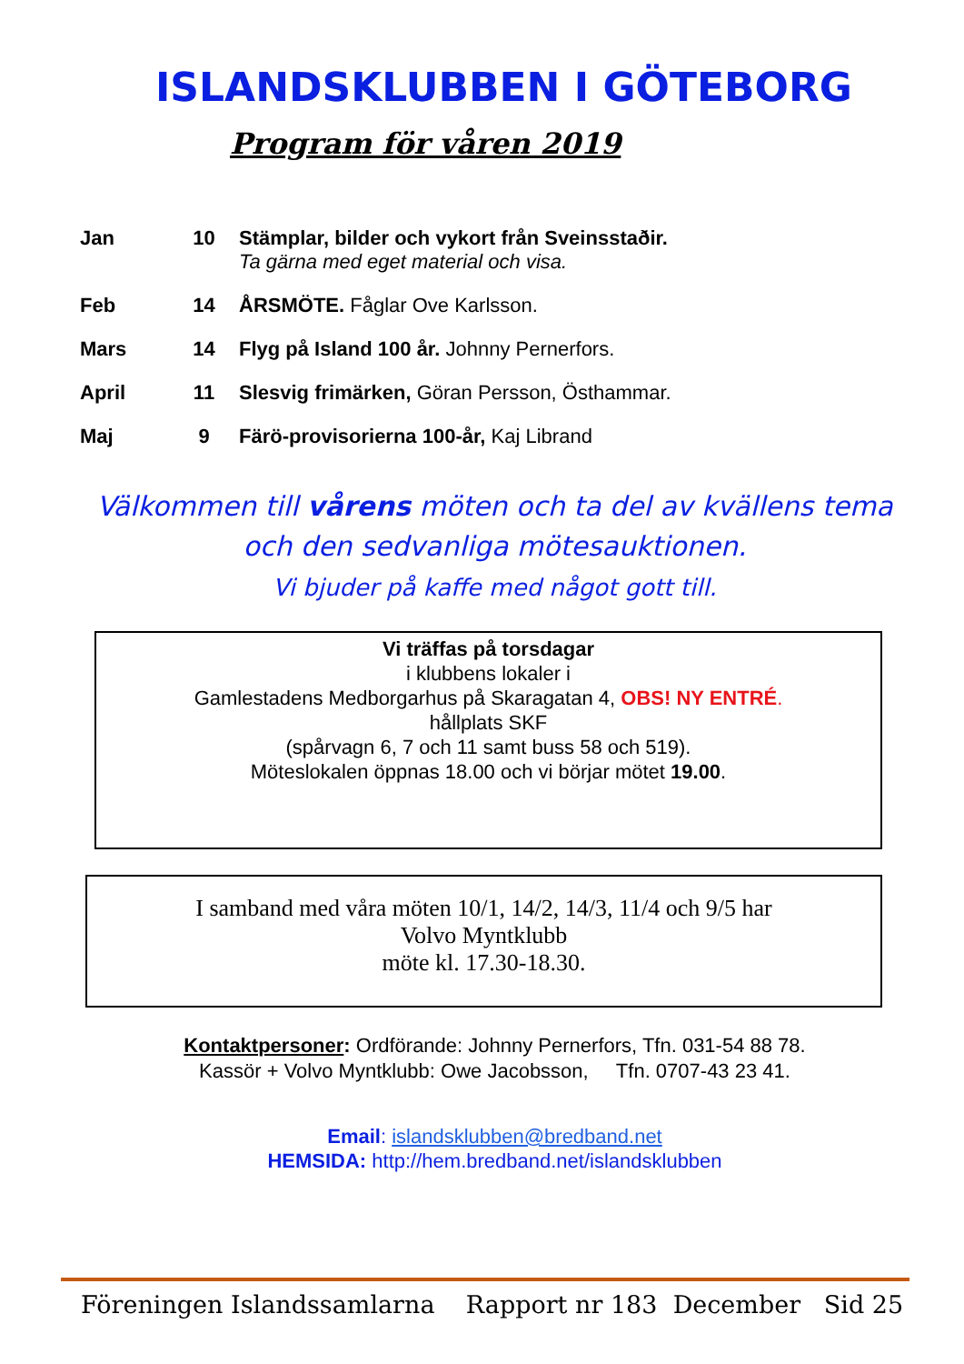ISLANDSKLUBBEN I GÖTEBORG
Program för våren 2019
| Jan | 10 | Stämplar, bilder och vykort från Sveinsstaðir. Ta gärna med eget material och visa. |
| Feb | 14 | ÅRSMÖTE. Fåglar Ove Karlsson. |
| Mars | 14 | Flyg på Island 100 år. Johnny Pernerfors. |
| April | 11 | Slesvig frimärken, Göran Persson, Östhammar. |
| Maj | 9 | Färö-provisorierna 100-år, Kaj Librand |
Välkommen till vårens möten och ta del av kvällens tema
och den sedvanliga mötesauktionen.
Vi bjuder på kaffe med något gott till.
Vi träffas på torsdagar
i klubbens lokaler i
Gamlestadens Medborgarhus på Skaragatan 4, OBS! NY ENTRÉ.
hållplats SKF
(spårvagn 6, 7 och 11 samt buss 58 och 519).
Möteslokalen öppnas 18.00 och vi börjar mötet 19.00.
I samband med våra möten 10/1, 14/2, 14/3, 11/4 och 9/5 har
Volvo Myntklubb
möte kl. 17.30-18.30.
Kontaktpersoner: Ordförande: Johnny Pernerfors, Tfn. 031-54 88 78.
Kassör + Volvo Myntklubb: Owe Jacobsson, Tfn. 0707-43 23 41.
Email: islandsklubben@bredband.net
HEMSIDA: http://hem.bredband.net/islandsklubben
Föreningen Islandssamlarna Rapport nr 183 December Sid 25